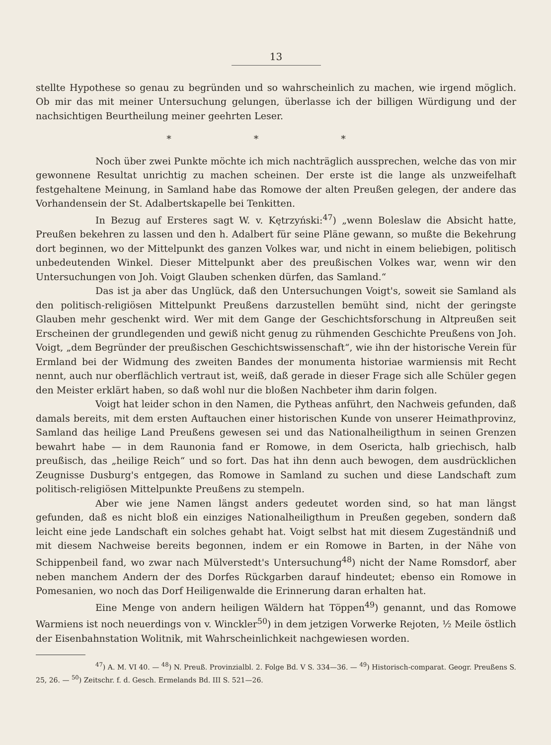13
stellte Hypothese so genau zu begründen und so wahrscheinlich zu machen, wie irgend möglich. Ob mir das mit meiner Untersuchung gelungen, überlasse ich der billigen Würdigung und der nachsichtigen Beurtheilung meiner geehrten Leser.
* * *
Noch über zwei Punkte möchte ich mich nachträglich aussprechen, welche das von mir gewonnene Resultat unrichtig zu machen scheinen. Der erste ist die lange als unzweifelhaft festgehaltene Meinung, in Samland habe das Romowe der alten Preußen gelegen, der andere das Vorhandensein der St. Adalbertskapelle bei Tenkitten.
In Bezug auf Ersteres sagt W. v. Kętrzyński:<sup>47</sup>) „wenn Boleslaw die Absicht hatte, Preußen bekehren zu lassen und den h. Adalbert für seine Pläne gewann, so mußte die Bekehrung dort beginnen, wo der Mittelpunkt des ganzen Volkes war, und nicht in einem beliebigen, politisch unbedeutenden Winkel. Dieser Mittelpunkt aber des preußischen Volkes war, wenn wir den Untersuchungen von Joh. Voigt Glauben schenken dürfen, das Samland.“
Das ist ja aber das Unglück, daß den Untersuchungen Voigt's, soweit sie Samland als den politisch-religiösen Mittelpunkt Preußens darzustellen bemüht sind, nicht der geringste Glauben mehr geschenkt wird. Wer mit dem Gange der Geschichtsforschung in Altpreußen seit Erscheinen der grundlegenden und gewiß nicht genug zu rühmenden Geschichte Preußens von Joh. Voigt, „dem Begründer der preußischen Geschichtswissenschaft“, wie ihn der historische Verein für Ermland bei der Widmung des zweiten Bandes der monumenta historiae warmiensis mit Recht nennt, auch nur oberflächlich vertraut ist, weiß, daß gerade in dieser Frage sich alle Schüler gegen den Meister erklärt haben, so daß wohl nur die bloßen Nachbeter ihm darin folgen.
Voigt hat leider schon in den Namen, die Pytheas anführt, den Nachweis gefunden, daß damals bereits, mit dem ersten Auftauchen einer historischen Kunde von unserer Heimathprovinz, Samland das heilige Land Preußens gewesen sei und das Nationalheiligthum in seinen Grenzen bewahrt habe — in dem Raunonia fand er Romowe, in dem Osericta, halb griechisch, halb preußisch, das „heilige Reich“ und so fort. Das hat ihn denn auch bewogen, dem ausdrücklichen Zeugnisse Dusburg's entgegen, das Romowe in Samland zu suchen und diese Landschaft zum politisch-religiösen Mittelpunkte Preußens zu stempeln.
Aber wie jene Namen längst anders gedeutet worden sind, so hat man längst gefunden, daß es nicht bloß ein einziges Nationalheiligthum in Preußen gegeben, sondern daß leicht eine jede Landschaft ein solches gehabt hat. Voigt selbst hat mit diesem Zugeständniß und mit diesem Nachweise bereits begonnen, indem er ein Romowe in Barten, in der Nähe von Schippenbeil fand, wo zwar nach Mülverstedt's Untersuchung<sup>48</sup>) nicht der Name Romsdorf, aber neben manchem Andern der des Dorfes Rückgarben darauf hindeutet; ebenso ein Romowe in Pomesanien, wo noch das Dorf Heiligenwalde die Erinnerung daran erhalten hat.
Eine Menge von andern heiligen Wäldern hat Töppen<sup>49</sup>) genannt, und das Romowe Warmiens ist noch neuerdings von v. Winckler<sup>50</sup>) in dem jetzigen Vorwerke Rejoten, ½ Meile östlich der Eisenbahnstation Wolitnik, mit Wahrscheinlichkeit nachgewiesen worden.
<sup>47</sup>) A. M. VI 40. — <sup>48</sup>) N. Preuß. Provinzialbl. 2. Folge Bd. V S. 334—36. — <sup>49</sup>) Historisch-comparat. Geogr. Preußens S. 25, 26. — <sup>50</sup>) Zeitschr. f. d. Gesch. Ermelands Bd. III S. 521—26.